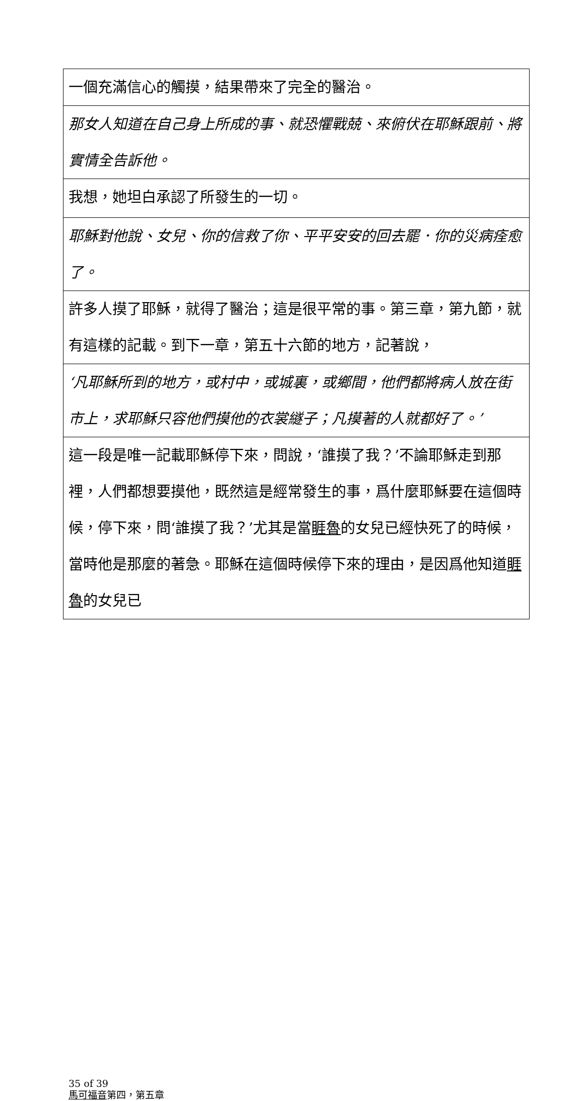| 一個充滿信心的觸摸，結果帶來了完全的醫治。 |
| 那女人知道在自己身上所成的事、就恐懼戰兢、來俯伏在耶穌跟前、將實情全告訴他。 |
| 我想，她坦白承認了所發生的一切。 |
| 耶穌對他說、女兒、你的信救了你、平平安安的回去罷．你的災病痊愈了。 |
| 許多人摸了耶穌，就得了醫治；這是很平常的事。第三章，第九節，就有這樣的記載。到下一章，第五十六節的地方，記著說， |
| ‘凡耶穌所到的地方，或村中，或城裏，或鄉間，他們都將病人放在街市上，求耶穌只容他們摸他的衣裳繸子；凡摸著的人就都好了。’ |
| 這一段是唯一記載耶穌停下來，問說，‘誰摸了我？’不論耶穌走到那裡，人們都想要摸他，既然這是經常發生的事，爲什麼耶穌要在這個時候，停下來，問‘誰摸了我？’尤其是當 睚魯 的女兒已經快死了的時候，當時他是那麼的著急。耶穌在這個時候停下來的理由，是因爲他知道 睚魯 的女兒已 |
35 of 39
馬可福音第四，第五章